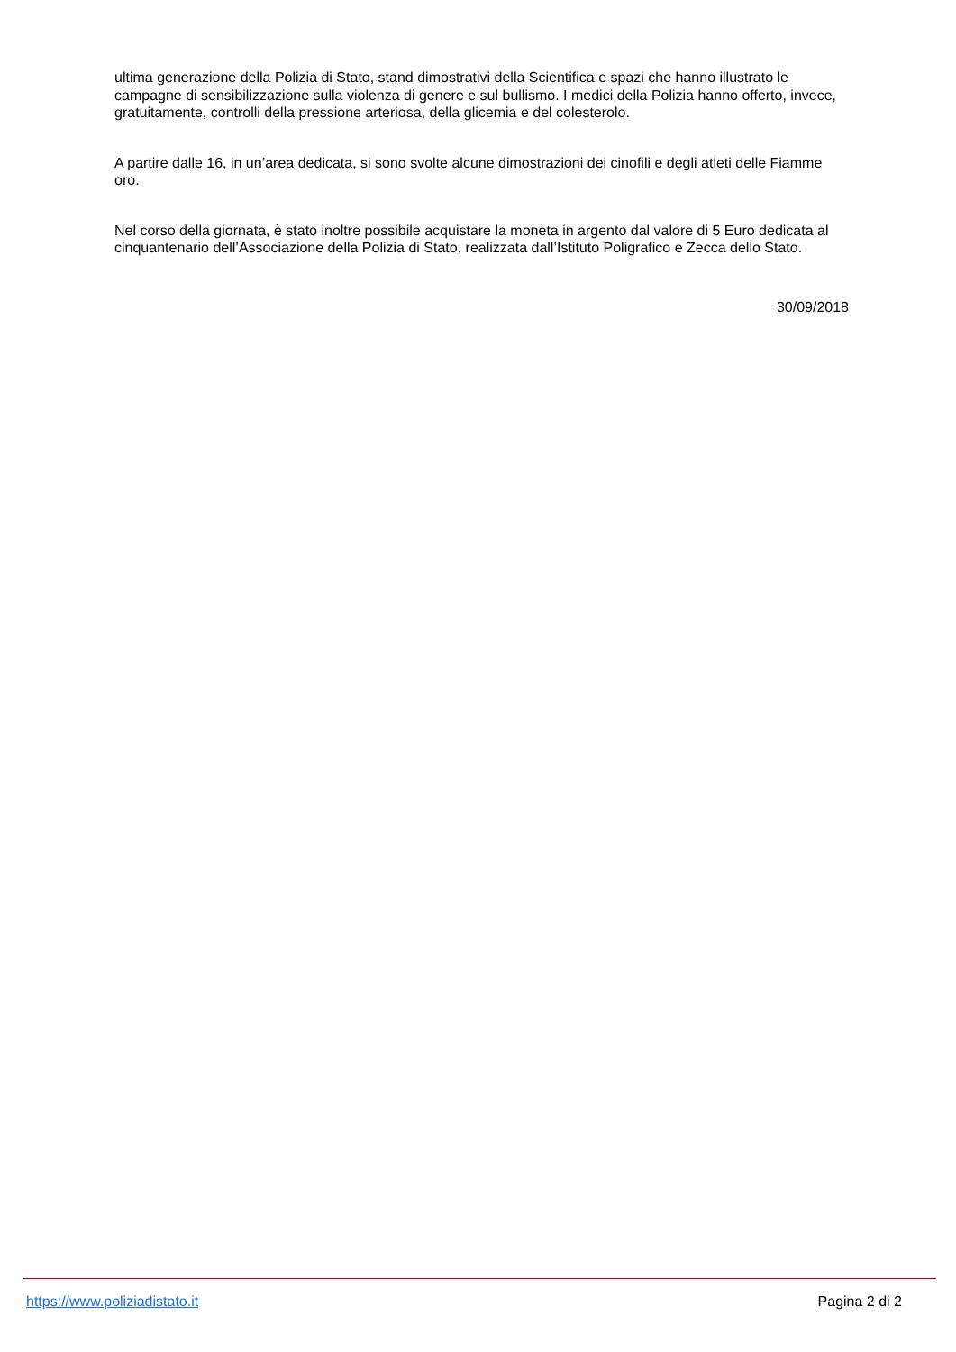ultima generazione della Polizia di Stato, stand dimostrativi della Scientifica e spazi che hanno illustrato le campagne di sensibilizzazione sulla violenza di genere e sul bullismo. I medici della Polizia hanno offerto, invece, gratuitamente, controlli della pressione arteriosa, della glicemia e del colesterolo.
A partire dalle 16, in un’area dedicata, si sono svolte alcune dimostrazioni dei cinofili e degli atleti delle Fiamme oro.
Nel corso della giornata, è stato inoltre possibile acquistare la moneta in argento dal valore di 5 Euro dedicata al cinquantenario dell’Associazione della Polizia di Stato, realizzata dall’Istituto Poligrafico e Zecca dello Stato.
30/09/2018
https://www.poliziadistato.it Pagina 2 di 2